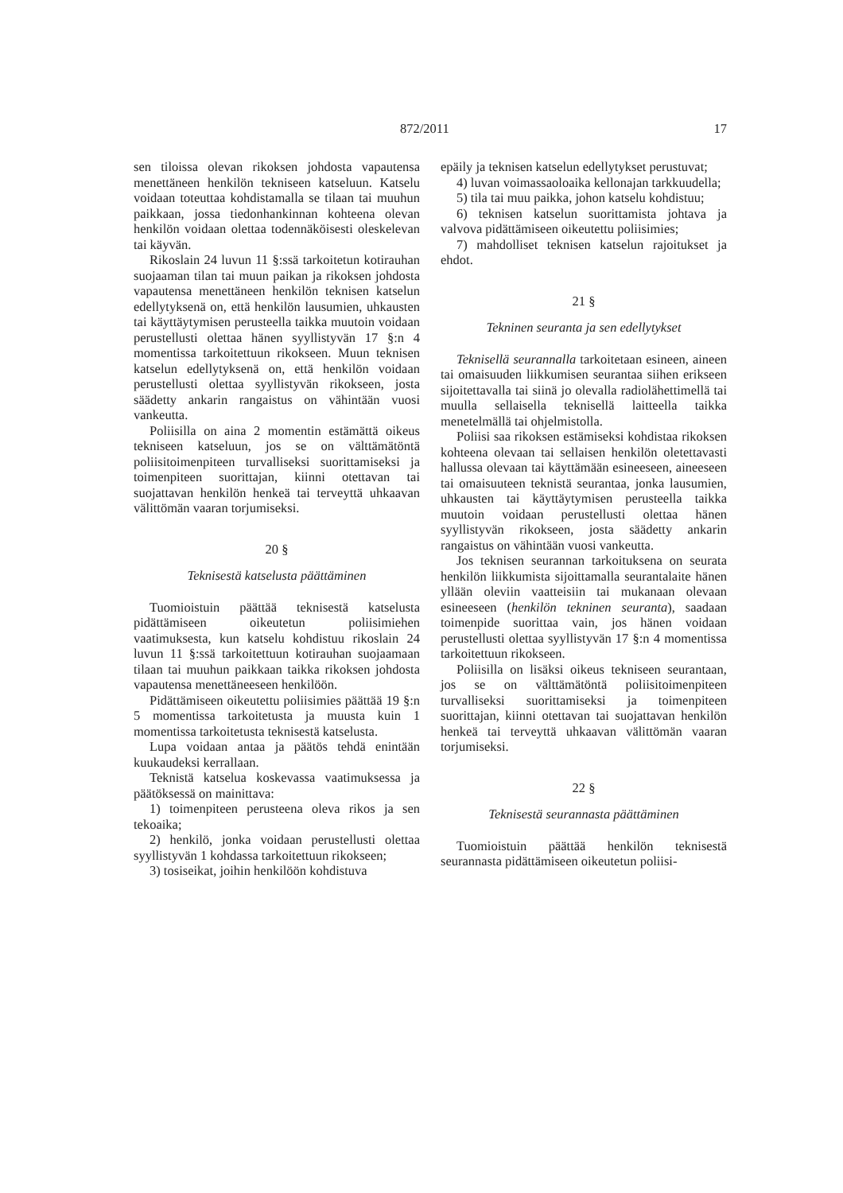872/2011 17
sen tiloissa olevan rikoksen johdosta vapautensa menettäneen henkilön tekniseen katseluun. Katselu voidaan toteuttaa kohdistamalla se tilaan tai muuhun paikkaan, jossa tiedonhankinnan kohteena olevan henkilön voidaan olettaa todennäköisesti oleskelevan tai käyvän.
Rikoslain 24 luvun 11 §:ssä tarkoitetun kotirauhan suojaaman tilan tai muun paikan ja rikoksen johdosta vapautensa menettäneen henkilön teknisen katselun edellytyksenä on, että henkilön lausumien, uhkausten tai käyttäytymisen perusteella taikka muutoin voidaan perustellusti olettaa hänen syyllistyvän 17 §:n 4 momentissa tarkoitettuun rikokseen. Muun teknisen katselun edellytyksenä on, että henkilön voidaan perustellusti olettaa syyllistyvän rikokseen, josta säädetty ankarin rangaistus on vähintään vuosi vankeutta.
Poliisilla on aina 2 momentin estämättä oikeus tekniseen katseluun, jos se on välttämätöntä poliisitoimenpiteen turvalliseksi suorittamiseksi ja toimenpiteen suorittajan, kiinni otettavan tai suojattavan henkilön henkeä tai terveyttä uhkaavan välittömän vaaran torjumiseksi.
20 §
Teknisestä katselusta päättäminen
Tuomioistuin päättää teknisestä katselusta pidättämiseen oikeutetun poliisimiehen vaatimuksesta, kun katselu kohdistuu rikoslain 24 luvun 11 §:ssä tarkoitettuun kotirauhan suojaamaan tilaan tai muuhun paikkaan taikka rikoksen johdosta vapautensa menettäneeseen henkilöön.
Pidättämiseen oikeutettu poliisimies päättää 19 §:n 5 momentissa tarkoitetusta ja muusta kuin 1 momentissa tarkoitetusta teknisestä katselusta.
Lupa voidaan antaa ja päätös tehdä enintään kuukaudeksi kerrallaan.
Teknistä katselua koskevassa vaatimuksessa ja päätöksessä on mainittava:
1) toimenpiteen perusteena oleva rikos ja sen tekoaika;
2) henkilö, jonka voidaan perustellusti olettaa syyllistyvän 1 kohdassa tarkoitettuun rikokseen;
3) tosiseikat, joihin henkilöön kohdistuva
epäily ja teknisen katselun edellytykset perustuvat;
4) luvan voimassaoloaika kellonajan tarkkuudella;
5) tila tai muu paikka, johon katselu kohdistuu;
6) teknisen katselun suorittamista johtava ja valvova pidättämiseen oikeutettu poliisimies;
7) mahdolliset teknisen katselun rajoitukset ja ehdot.
21 §
Tekninen seuranta ja sen edellytykset
Teknisellä seurannalla tarkoitetaan esineen, aineen tai omaisuuden liikkumisen seurantaa siihen erikseen sijoitettavalla tai siinä jo olevalla radiolähettimellä tai muulla sellaisella teknisellä laitteella taikka menetelmällä tai ohjelmistolla.
Poliisi saa rikoksen estämiseksi kohdistaa rikoksen kohteena olevaan tai sellaisen henkilön oletettavasti hallussa olevaan tai käyttämään esineeseen, aineeseen tai omaisuuteen teknistä seurantaa, jonka lausumien, uhkausten tai käyttäytymisen perusteella taikka muutoin voidaan perustellusti olettaa hänen syyllistyvän rikokseen, josta säädetty ankarin rangaistus on vähintään vuosi vankeutta.
Jos teknisen seurannan tarkoituksena on seurata henkilön liikkumista sijoittamalla seurantalaite hänen yllään oleviin vaatteisiin tai mukanaan olevaan esineeseen (henkilön tekninen seuranta), saadaan toimenpide suorittaa vain, jos hänen voidaan perustellusti olettaa syyllistyvän 17 §:n 4 momentissa tarkoitettuun rikokseen.
Poliisilla on lisäksi oikeus tekniseen seurantaan, jos se on välttämätöntä poliisitoimenpiteen turvalliseksi suorittamiseksi ja toimenpiteen suorittajan, kiinni otettavan tai suojattavan henkilön henkeä tai terveyttä uhkaavan välittömän vaaran torjumiseksi.
22 §
Teknisestä seurannasta päättäminen
Tuomioistuin päättää henkilön teknisestä seurannasta pidättämiseen oikeutetun poliisi-